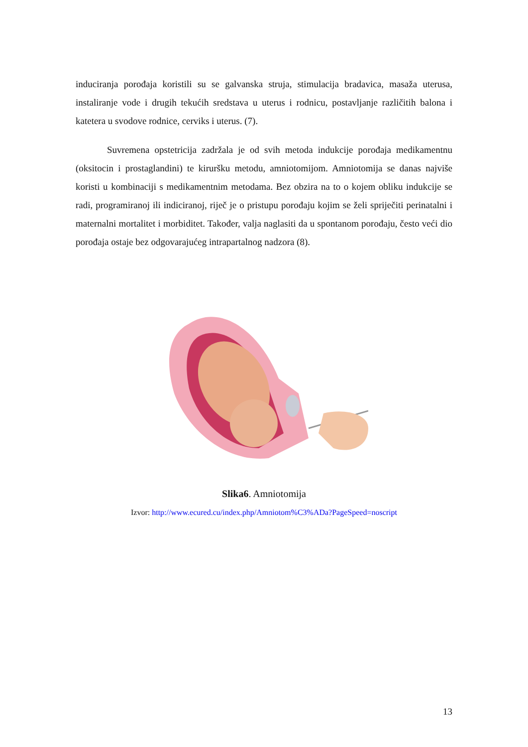induciranja porođaja koristili su se galvanska struja, stimulacija bradavica, masaža uterusa, instaliranje vode i drugih tekućih sredstava u uterus i rodnicu, postavljanje različitih balona i katetera u svodove rodnice, cerviks i uterus. (7).
Suvremena opstetricija zadržala je od svih metoda indukcije porođaja medikamentnu (oksitocin i prostaglandini) te kiruršku metodu, amniotomijom. Amniotomija se danas najviše koristi u kombinaciji s medikamentnim metodama. Bez obzira na to o kojem obliku indukcije se radi, programiranoj ili indiciranoj, riječ je o pristupu porođaju kojim se želi spriječiti perinatalni i maternalni mortalitet i morbiditet. Također, valja naglasiti da u spontanom porođaju, često veći dio porođaja ostaje bez odgovarajućeg intrapartalnog nadzora (8).
Slika6. Amniotomija
Izvor: http://www.ecured.cu/index.php/Amniotom%C3%ADa?PageSpeed=noscript
13